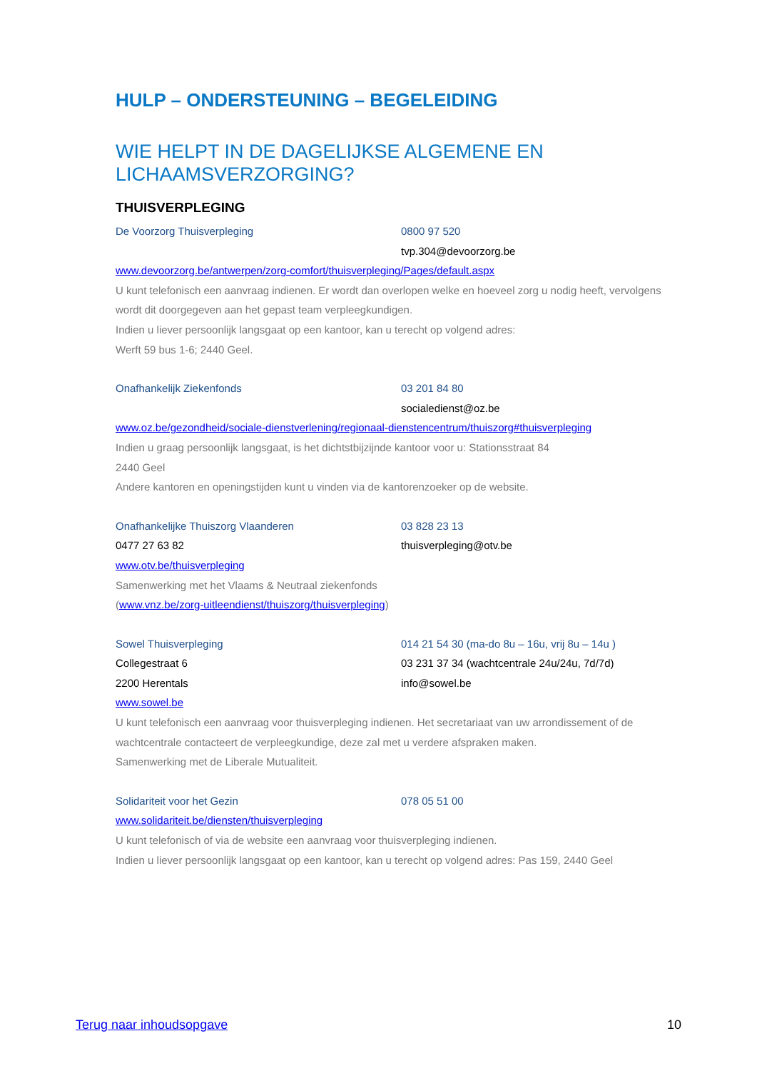HULP – ONDERSTEUNING – BEGELEIDING
WIE HELPT IN DE DAGELIJKSE ALGEMENE EN LICHAAMSVERZORGING?
THUISVERPLEGING
De Voorzorg Thuisverpleging 0800 97 520
tvp.304@devoorzorg.be
www.devoorzorg.be/antwerpen/zorg-comfort/thuisverpleging/Pages/default.aspx
U kunt telefonisch een aanvraag indienen. Er wordt dan overlopen welke en hoeveel zorg u nodig heeft, vervolgens wordt dit doorgegeven aan het gepast team verpleegkundigen.
Indien u liever persoonlijk langsgaat op een kantoor, kan u terecht op volgend adres:
Werft 59 bus 1-6; 2440 Geel.
Onafhankelijk Ziekenfonds 03 201 84 80
socialedienst@oz.be
www.oz.be/gezondheid/sociale-dienstverlening/regionaal-dienstencentrum/thuiszorg#thuisverpleging
Indien u graag persoonlijk langsgaat, is het dichtstbijzijnde kantoor voor u: Stationsstraat 84
2440 Geel
Andere kantoren en openingstijden kunt u vinden via de kantorenzoeker op de website.
Onafhankelijke Thuiszorg Vlaanderen 03 828 23 13
0477 27 63 82 thuisverpleging@otv.be
www.otv.be/thuisverpleging
Samenwerking met het Vlaams & Neutraal ziekenfonds
(www.vnz.be/zorg-uitleendienst/thuiszorg/thuisverpleging)
Sowel Thuisverpleging 014 21 54 30 (ma-do 8u – 16u, vrij 8u – 14u )
Collegestraat 6 03 231 37 34 (wachtcentrale 24u/24u, 7d/7d)
2200 Herentals info@sowel.be
www.sowel.be
U kunt telefonisch een aanvraag voor thuisverpleging indienen. Het secretariaat van uw arrondissement of de wachtcentrale contacteert de verpleegkundige, deze zal met u verdere afspraken maken.
Samenwerking met de Liberale Mutualiteit.
Solidariteit voor het Gezin 078 05 51 00
www.solidariteit.be/diensten/thuisverpleging
U kunt telefonisch of via de website een aanvraag voor thuisverpleging indienen.
Indien u liever persoonlijk langsgaat op een kantoor, kan u terecht op volgend adres: Pas 159, 2440 Geel
Terug naar inhoudsopgave 10